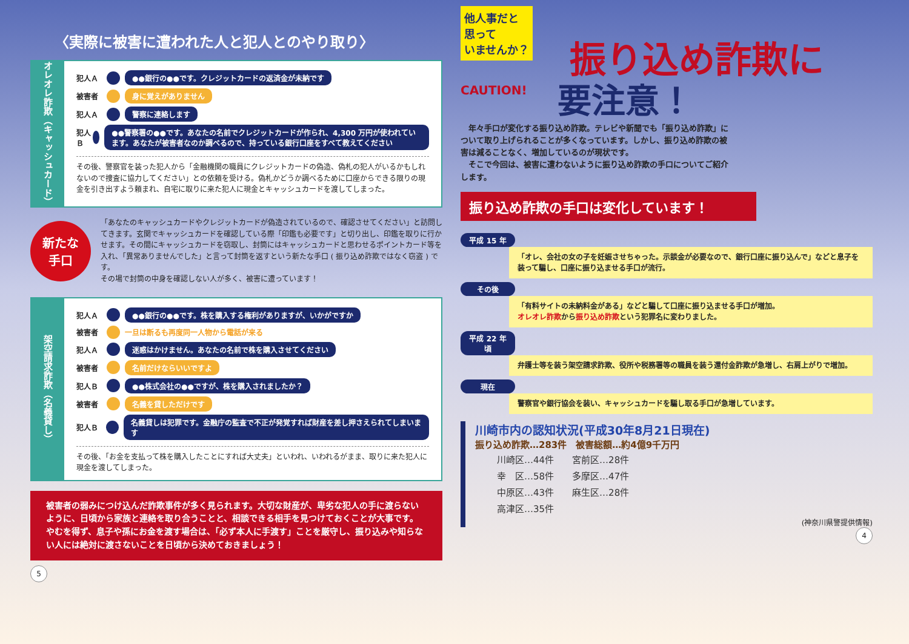〈実際に被害に遭われた人と犯人とのやり取り〉
オレオレ詐欺（キャッシュカード）
犯人Ａ ●●銀行の●●です。クレジットカードの返済金が未納です
被害者 身に覚えがありません
犯人Ａ 警察に連絡します
犯人Ｂ ●●警察署の●●です。あなたの名前でクレジットカードが作られ、4,300 万円が使われています。あなたが被害者なのか調べるので、持っている銀行口座をすべて教えてください
その後、警察官を装った犯人から「金融機関の職員にクレジットカードの偽造、偽札の犯人がいるかもしれないので捜査に協力してください」との依頼を受ける。偽札かどうか調べるために口座からできる限りの現金を引き出すよう頼まれ、自宅に取りに来た犯人に現金とキャッシュカードを渡してしまった。
新たな
手口
「あなたのキャッシュカードやクレジットカードが偽造されているので、確認させてください」と訪問してきます。玄関でキャッシュカードを確認している際「印鑑も必要です」と切り出し、印鑑を取りに行かせます。その間にキャッシュカードを窃取し、封筒にはキャッシュカードと思わせるポイントカード等を入れ、「異常ありませんでした」と言って封筒を返すという新たな手口 ( 振り込め詐欺ではなく窃盗 ) です。
その場で封筒の中身を確認しない人が多く、被害に遭っています！
架空請求詐欺（名義貸し）
犯人Ａ ●●銀行の●●です。株を購入する権利がありますが、いかがですか
被害者 一旦は断るも再度同一人物から電話が来る
犯人Ａ 迷惑はかけません。あなたの名前で株を購入させてください
被害者 名前だけならいいですよ
犯人Ｂ ●●株式会社の●●ですが、株を購入されましたか？
被害者 名義を貸しただけです
犯人Ｂ 名義貸しは犯罪です。金融庁の監査で不正が発覚すれば財産を差し押さえられてしまいます
その後、「お金を支払って株を購入したことにすれば大丈夫」といわれ、いわれるがまま、取りに来た犯人に現金を渡してしまった。
被害者の弱みにつけ込んだ詐欺事件が多く見られます。大切な財産が、卑劣な犯人の手に渡らないように、日頃から家族と連絡を取り合うことと、相談できる相手を見つけておくことが大事です。
やむを得ず、息子や孫にお金を渡す場合は、「必ず本人に手渡す」ことを厳守し、振り込みや知らない人には絶対に渡さないことを日頃から決めておきましょう！
5
他人事だと
思って
いませんか？
振り込め詐欺に
CAUTION!
要注意！
　年々手口が変化する振り込め詐欺。テレビや新聞でも「振り込め詐欺」について取り上げられることが多くなっています。しかし、振り込め詐欺の被害は減ることなく、増加しているのが現状です。
　そこで今回は、被害に遭わないように振り込め詐欺の手口についてご紹介します。
振り込め詐欺の手口は変化しています！
平成 15 年
「オレ、会社の女の子を妊娠させちゃった。示談金が必要なので、銀行口座に振り込んで」などと息子を装って騙し、口座に振り込ませる手口が流行。
その後
「有料サイトの未納料金がある」などと騙して口座に振り込ませる手口が増加。
オレオレ詐欺から振り込め詐欺という犯罪名に変わりました。
平成 22 年頃
弁護士等を装う架空請求詐欺、役所や税務署等の職員を装う還付金詐欺が急増し、右肩上がりで増加。
現在
警察官や銀行協会を装い、キャッシュカードを騙し取る手口が急増しています。
川崎市内の認知状況(平成30年8月21日現在)
振り込め詐欺…283件　被害総額…約4億9千万円
| 川崎区…44件 | 宮前区…28件 |
| 幸 区…58件 | 多摩区…47件 |
| 中原区…43件 | 麻生区…28件 |
| 高津区…35件 | |
(神奈川県警提供情報)
4